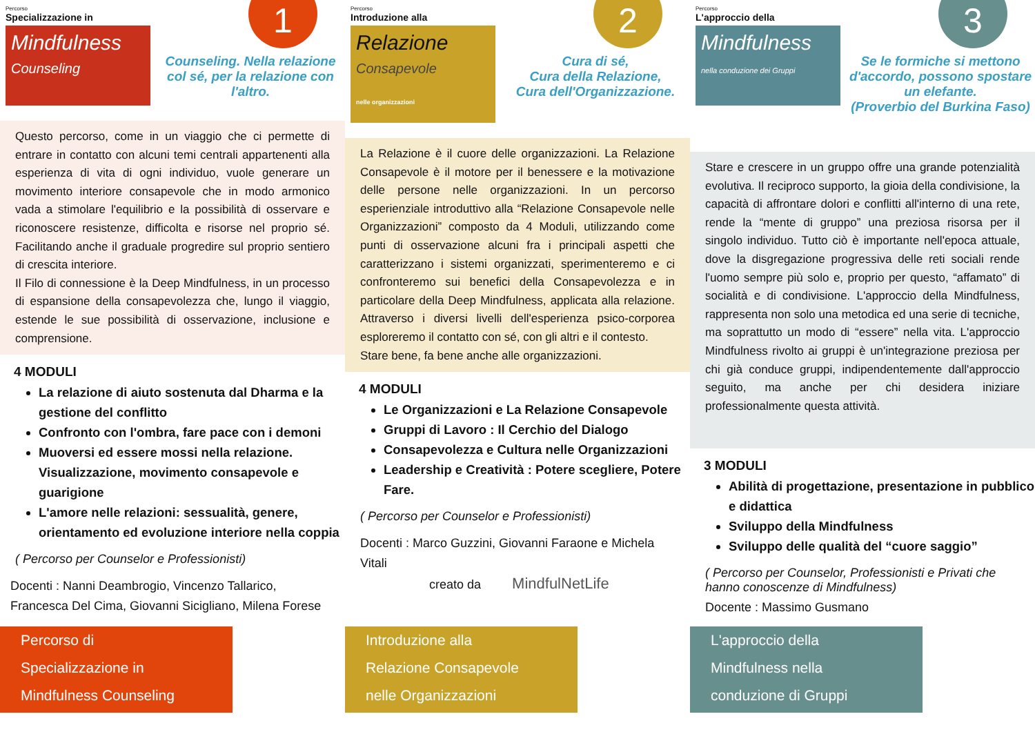Percorso
Specializzazione in
Mindfulness
Counseling
1
Counseling. Nella relazione col sé, per la relazione con l'altro.
Questo percorso, come in un viaggio che ci permette di entrare in contatto con alcuni temi centrali appartenenti alla esperienza di vita di ogni individuo, vuole generare un movimento interiore consapevole che in modo armonico vada a stimolare l'equilibrio e la possibilità di osservare e riconoscere resistenze, difficolta e risorse nel proprio sé. Facilitando anche il graduale progredire sul proprio sentiero di crescita interiore.
Il Filo di connessione è la Deep Mindfulness, in un processo di espansione della consapevolezza che, lungo il viaggio, estende le sue possibilità di osservazione, inclusione e comprensione.
4 MODULI
La relazione di aiuto sostenuta dal Dharma e la gestione del conflitto
Confronto con l'ombra, fare pace con i demoni
Muoversi ed essere mossi nella relazione. Visualizzazione, movimento consapevole e guarigione
L'amore nelle relazioni: sessualità, genere, orientamento ed evoluzione interiore nella coppia
( Percorso per Counselor e Professionisti)
Docenti : Nanni Deambrogio, Vincenzo Tallarico, Francesca Del Cima, Giovanni Sicigliano, Milena Forese
Percorso di
Specializzazione in
Mindfulness Counseling
Percorso
Introduzione alla
Relazione
Consapevole
nelle organizzazioni
2
Cura di sé,
Cura della Relazione,
Cura dell'Organizzazione.
La Relazione è il cuore delle organizzazioni. La Relazione Consapevole è il motore per il benessere e la motivazione delle persone nelle organizzazioni. In un percorso esperienziale introduttivo alla “Relazione Consapevole nelle Organizzazioni” composto da 4 Moduli, utilizzando come punti di osservazione alcuni fra i principali aspetti che caratterizzano i sistemi organizzati, sperimenteremo e ci confronteremo sui benefici della Consapevolezza e in particolare della Deep Mindfulness, applicata alla relazione. Attraverso i diversi livelli dell'esperienza psico-corporea esploreremo il contatto con sé, con gli altri e il contesto.
Stare bene, fa bene anche alle organizzazioni.
4 MODULI
Le Organizzazioni e La Relazione Consapevole
Gruppi di Lavoro : Il Cerchio del Dialogo
Consapevolezza e Cultura nelle Organizzazioni
Leadership e Creatività : Potere scegliere, Potere Fare.
( Percorso per Counselor e Professionisti)
Docenti : Marco Guzzini, Giovanni Faraone e Michela Vitali
creato da MindfulNetLife
Introduzione alla
Relazione Consapevole
nelle Organizzazioni
Percorso
L'approccio della
Mindfulness
nella conduzione dei Gruppi
3
Se le formiche si mettono d'accordo, possono spostare un elefante.
(Proverbio del Burkina Faso)
Stare e crescere in un gruppo offre una grande potenzialità evolutiva. Il reciproco supporto, la gioia della condivisione, la capacità di affrontare dolori e conflitti all'interno di una rete, rende la “mente di gruppo” una preziosa risorsa per il singolo individuo. Tutto ciò è importante nell'epoca attuale, dove la disgregazione progressiva delle reti sociali rende l'uomo sempre più solo e, proprio per questo, “affamato” di socialità e di condivisione. L'approccio della Mindfulness, rappresenta non solo una metodica ed una serie di tecniche, ma soprattutto un modo di “essere” nella vita. L'approccio Mindfulness rivolto ai gruppi è un'integrazione preziosa per chi già conduce gruppi, indipendentemente dall'approccio seguito, ma anche per chi desidera iniziare professionalmente questa attività.
3 MODULI
Abilità di progettazione, presentazione in pubblico e didattica
Sviluppo della Mindfulness
Sviluppo delle qualità del “cuore saggio”
( Percorso per Counselor, Professionisti e Privati che hanno conoscenze di Mindfulness)
Docente : Massimo Gusmano
L'approccio della
Mindfulness nella
conduzione di Gruppi